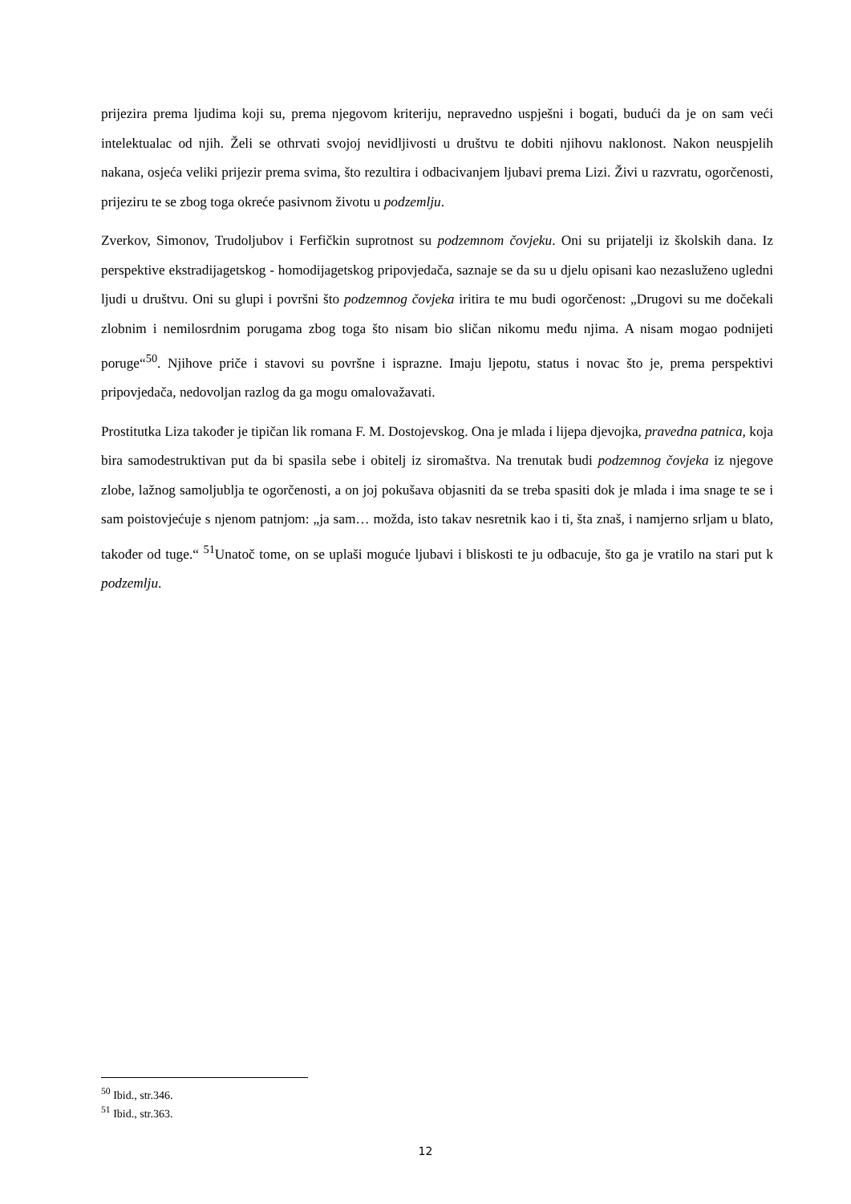prijezira prema ljudima koji su, prema njegovom kriteriju, nepravedno uspješni i bogati, budući da je on sam veći intelektualac od njih. Želi se othrvati svojoj nevidljivosti u društvu te dobiti njihovu naklonost. Nakon neuspjelih nakana, osjeća veliki prijezir prema svima, što rezultira i odbacivanjem ljubavi prema Lizi. Živi u razvratu, ogorčenosti, prijeziru te se zbog toga okreće pasivnom životu u podzemlju.
Zverkov, Simonov, Trudoljubov i Ferfičkin suprotnost su podzemnom čovjeku. Oni su prijatelji iz školskih dana. Iz perspektive ekstradijagetskog - homodijagetskog pripovjedača, saznaje se da su u djelu opisani kao nezasluženo ugledni ljudi u društvu. Oni su glupi i površni što podzemnog čovjeka iritira te mu budi ogorčenost: „Drugovi su me dočekali zlobnim i nemilosrdnim porugama zbog toga što nisam bio sličan nikomu među njima. A nisam mogao podnijeti poruge“<sup>50</sup>. Njihove priče i stavovi su površne i isprazne. Imaju ljepotu, status i novac što je, prema perspektivi pripovjedača, nedovoljan razlog da ga mogu omalovažavati.
Prostitutka Liza također je tipičan lik romana F. M. Dostojevskog. Ona je mlada i lijepa djevojka, pravedna patnica, koja bira samodestruktivan put da bi spasila sebe i obitelj iz siromaštva. Na trenutak budi podzemnog čovjeka iz njegove zlobe, lažnog samoljublja te ogorčenosti, a on joj pokušava objasniti da se treba spasiti dok je mlada i ima snage te se i sam poistovjećuje s njenom patnjom: „ja sam… možda, isto takav nesretnik kao i ti, šta znaš, i namjerno srljam u blato, također od tuge.“ <sup>51</sup>Unatoč tome, on se uplaši moguće ljubavi i bliskosti te ju odbacuje, što ga je vratilo na stari put k podzemlju.
<sup>50</sup> Ibid., str.346.
<sup>51</sup> Ibid., str.363.
12